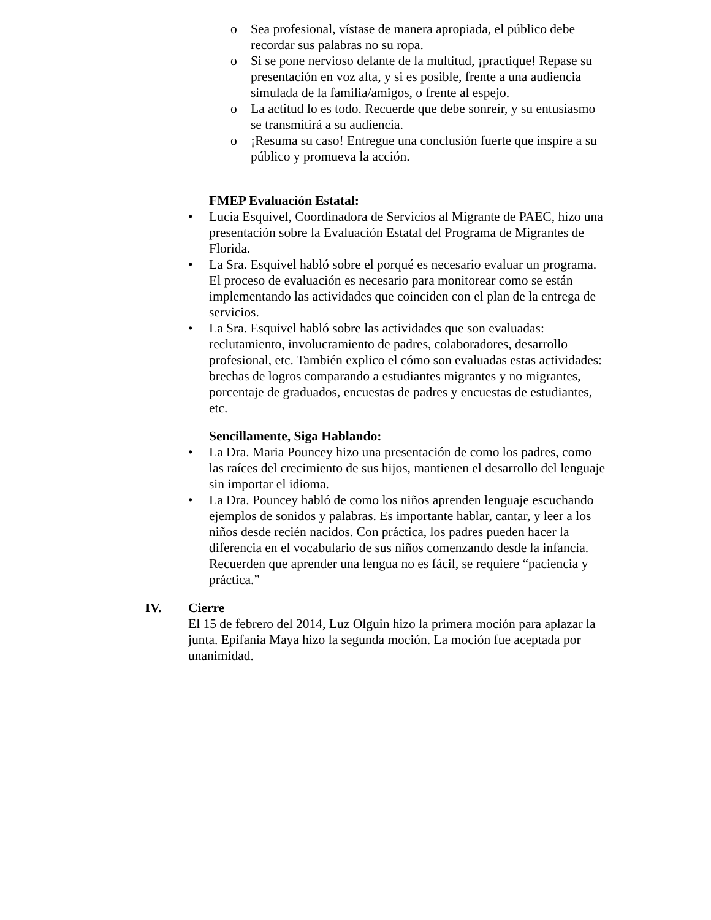o Sea profesional, vístase de manera apropiada, el público debe recordar sus palabras no su ropa.
o Si se pone nervioso delante de la multitud, ¡practique! Repase su presentación en voz alta, y si es posible, frente a una audiencia simulada de la familia/amigos, o frente al espejo.
o La actitud lo es todo. Recuerde que debe sonreír, y su entusiasmo se transmitirá a su audiencia.
o ¡Resuma su caso! Entregue una conclusión fuerte que inspire a su público y promueva la acción.
FMEP Evaluación Estatal:
• Lucia Esquivel, Coordinadora de Servicios al Migrante de PAEC, hizo una presentación sobre la Evaluación Estatal del Programa de Migrantes de Florida.
• La Sra. Esquivel habló sobre el porqué es necesario evaluar un programa. El proceso de evaluación es necesario para monitorear como se están implementando las actividades que coinciden con el plan de la entrega de servicios.
• La Sra. Esquivel habló sobre las actividades que son evaluadas: reclutamiento, involucramiento de padres, colaboradores, desarrollo profesional, etc. También explico el cómo son evaluadas estas actividades: brechas de logros comparando a estudiantes migrantes y no migrantes, porcentaje de graduados, encuestas de padres y encuestas de estudiantes, etc.
Sencillamente, Siga Hablando:
• La Dra. Maria Pouncey hizo una presentación de como los padres, como las raíces del crecimiento de sus hijos, mantienen el desarrollo del lenguaje sin importar el idioma.
• La Dra. Pouncey habló de como los niños aprenden lenguaje escuchando ejemplos de sonidos y palabras. Es importante hablar, cantar, y leer a los niños desde recién nacidos. Con práctica, los padres pueden hacer la diferencia en el vocabulario de sus niños comenzando desde la infancia. Recuerden que aprender una lengua no es fácil, se requiere “paciencia y práctica.”
IV. Cierre
El 15 de febrero del 2014, Luz Olguin hizo la primera moción para aplazar la junta. Epifania Maya hizo la segunda moción. La moción fue aceptada por unanimidad.